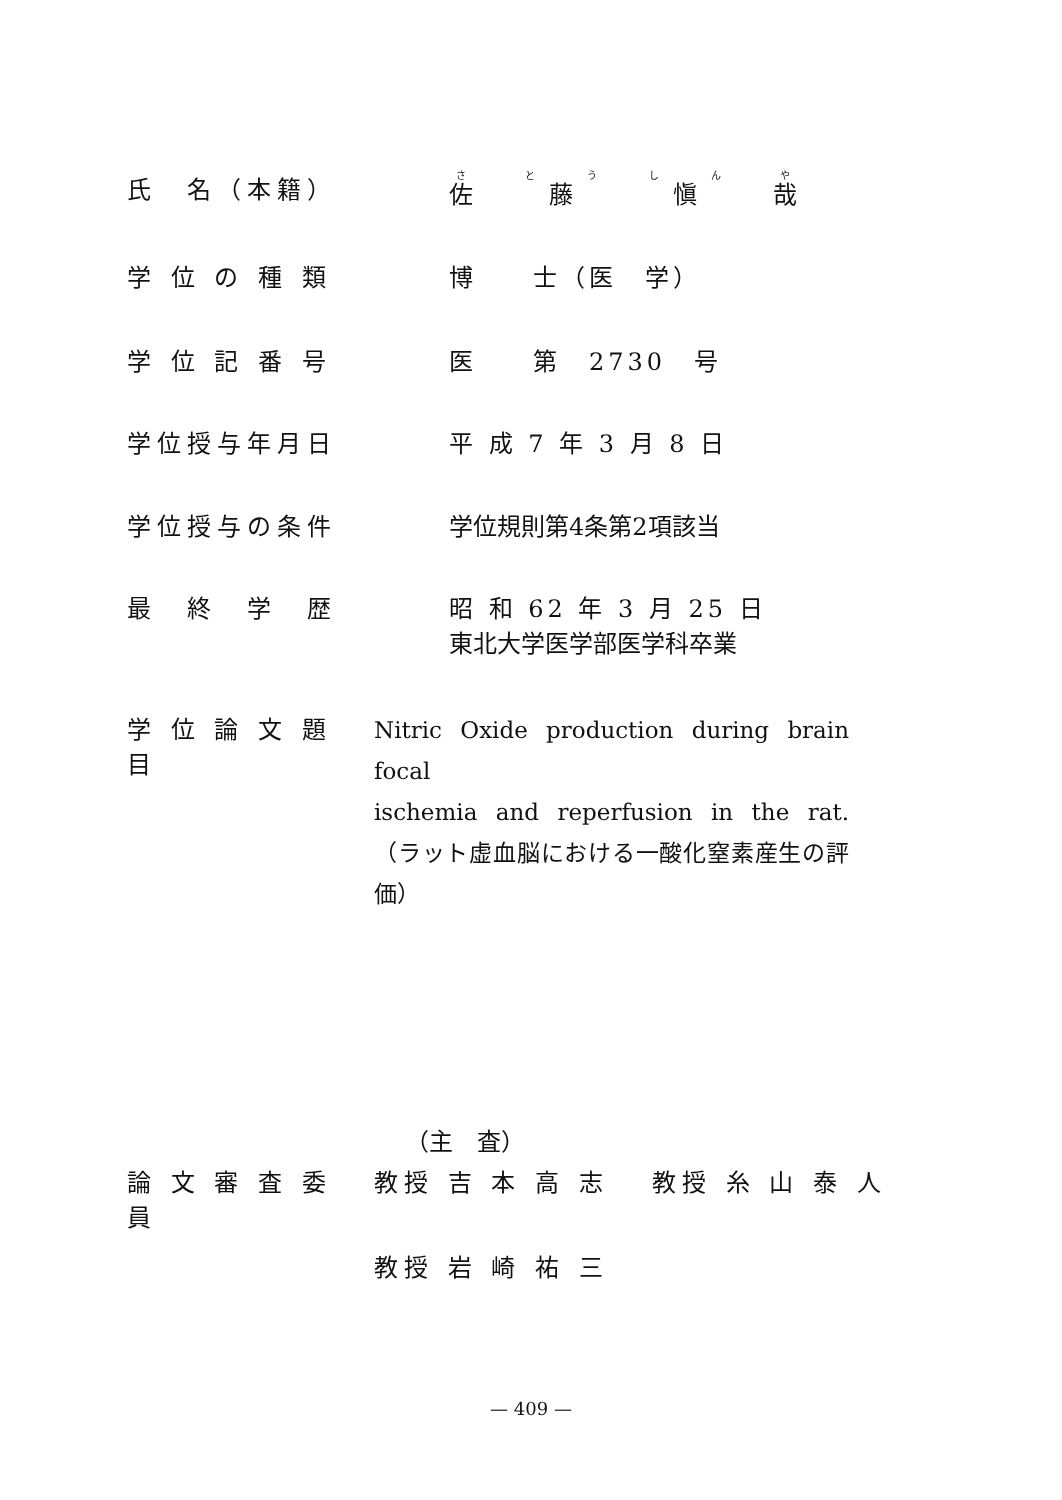氏　名（本籍） 佐藤愼哉
学 位 の 種 類 博　　士（医　学）
学 位 記 番 号 医　　第　2730　号
学位授与年月日 平 成 7 年 3 月 8 日
学位授与の条件 学位規則第4条第2項該当
最　終　学　歴 昭 和 62 年 3 月 25 日
東北大学医学部医学科卒業
学 位 論 文 題 目
Nitric Oxide production during brain focal
ischemia and reperfusion in the rat.
（ラット虚血脳における一酸化窒素産生の評価）
（主　査）
論 文 審 査 委 員
教授 吉 本 高 志　 教授 糸 山 泰 人
教授 岩 崎 祐 三
— 409 —